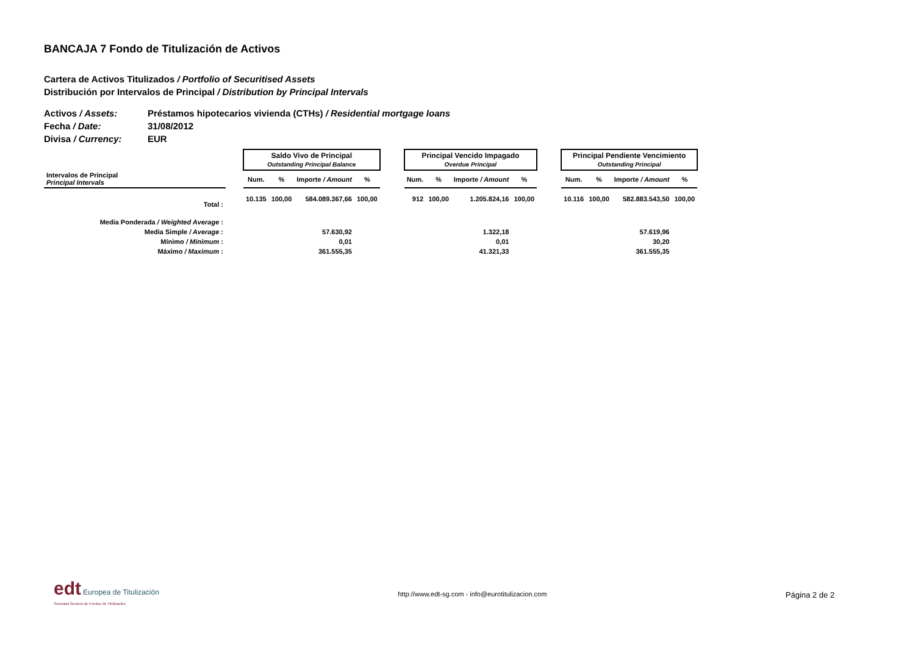BANCAJA 7 Fondo de Titulización de Activos
Cartera de Activos Titulizados / Portfolio of Securitised Assets
Distribución por Intervalos de Principal / Distribution by Principal Intervals
Activos / Assets: Préstamos hipotecarios vivienda (CTHs) / Residential mortgage loans
Fecha / Date: 31/08/2012
Divisa / Currency: EUR
| | | Saldo Vivo de Principal Outstanding Principal Balance | | | | | Principal Vencido Impagado Overdue Principal | | | | | Principal Pendiente Vencimiento Outstanding Principal | | | |
| Intervalos de Principal Principal Intervals | | Num. | % | Importe / Amount | % | | Num. | % | Importe / Amount | % | | Num. | % | Importe / Amount | % |
| Total : | | 10.135 | 100,00 | 584.089.367,66 | 100,00 | | 912 | 100,00 | 1.205.824,16 | 100,00 | | 10.116 | 100,00 | 582.883.543,50 | 100,00 |
| Media Ponderada / Weighted Average : | | | | | | | | | | | | | | | |
| Media Simple / Average : | | | | 57.630,92 | | | | | 1.322,18 | | | | | 57.619,96 | |
| Mínimo / Minimum : | | | | 0,01 | | | | | 0,01 | | | | | 30,20 | |
| Máximo / Maximum : | | | | 361.555,35 | | | | | 41.321,33 | | | | | 361.555,35 | |
edt Europea de Titulización
Sociedad Gestora de Fondos de Titulización
http://www.edt-sg.com - info@eurotitulizacion.com
Página 2 de 2